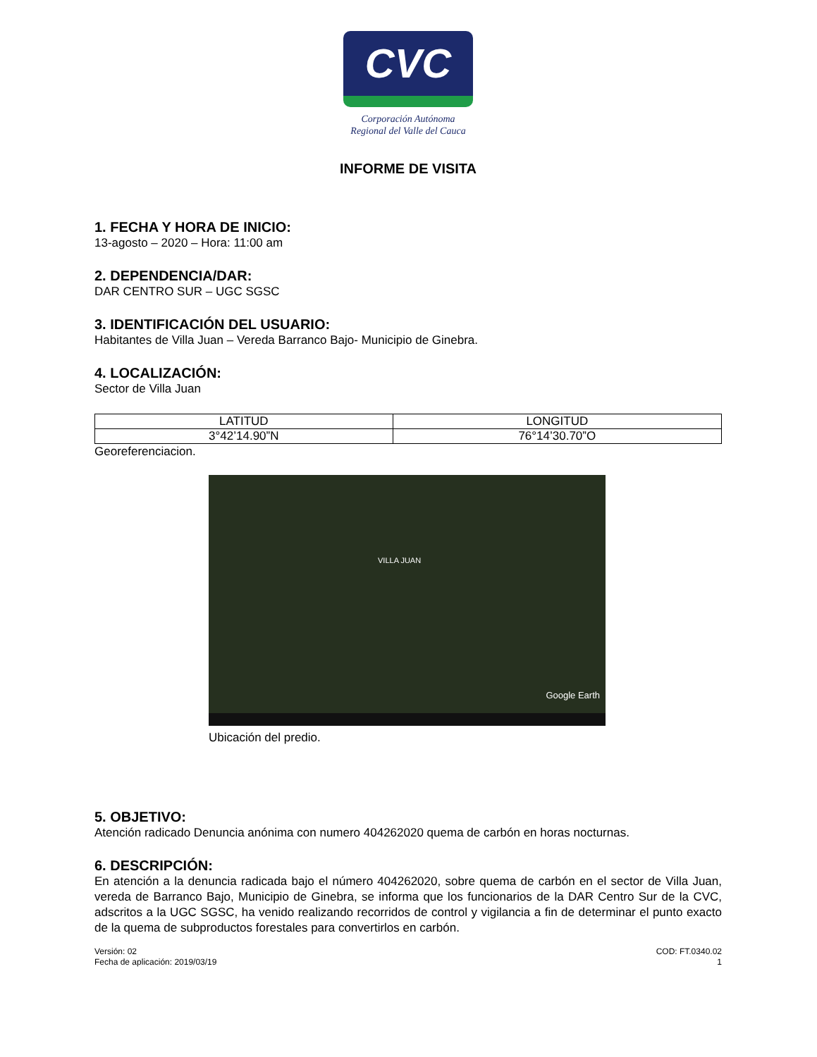CVC
Corporación Autónoma
Regional del Valle del Cauca
INFORME DE VISITA
1. FECHA Y HORA DE INICIO:
13-agosto – 2020 – Hora: 11:00 am
2. DEPENDENCIA/DAR:
DAR CENTRO SUR – UGC SGSC
3. IDENTIFICACIÓN DEL USUARIO:
Habitantes de Villa Juan – Vereda Barranco Bajo- Municipio de Ginebra.
4. LOCALIZACIÓN:
Sector de Villa Juan
| LATITUD | LONGITUD |
| 3°42’14.90”N | 76°14’30.70”O |
Georeferenciacion.
VILLA JUAN
Google Earth
Ubicación del predio.
5. OBJETIVO:
Atención radicado Denuncia anónima con numero 404262020 quema de carbón en horas nocturnas.
6. DESCRIPCIÓN:
En atención a la denuncia radicada bajo el número 404262020, sobre quema de carbón en el sector de Villa Juan, vereda de Barranco Bajo, Municipio de Ginebra, se informa que los funcionarios de la DAR Centro Sur de la CVC, adscritos a la UGC SGSC, ha venido realizando recorridos de control y vigilancia a fin de determinar el punto exacto de la quema de subproductos forestales para convertirlos en carbón.
Versión: 02
Fecha de aplicación: 2019/03/19
COD: FT.0340.02
1